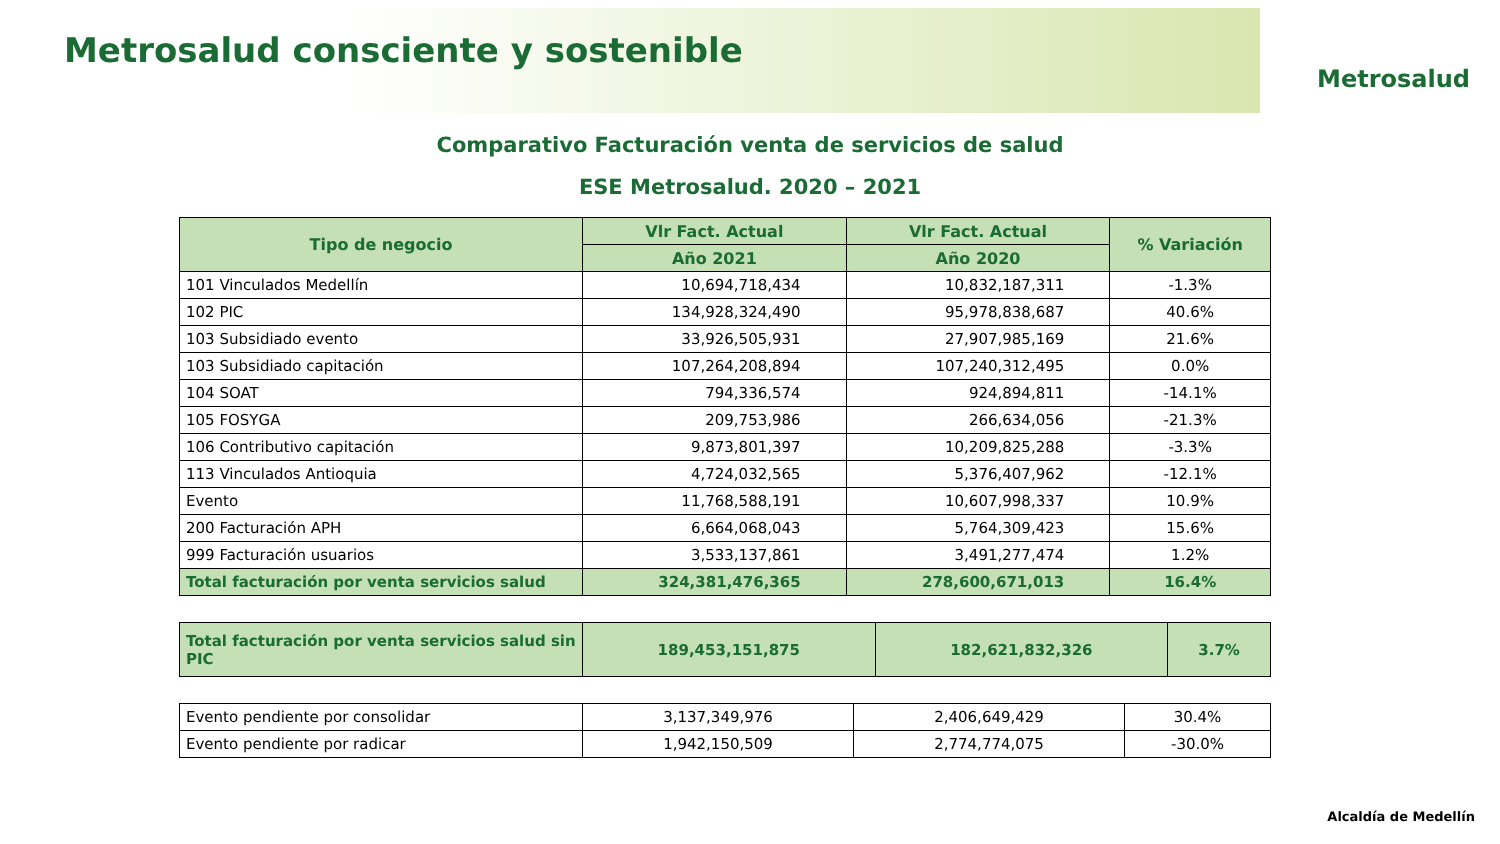Metrosalud consciente y sostenible
Metrosalud
Comparativo Facturación venta de servicios de salud
ESE Metrosalud. 2020 – 2021
| Tipo de negocio | Vlr Fact. Actual | Vlr Fact. Actual | % Variación |
| --- | --- | --- | --- |
| | Año 2021 | Año 2020 | |
| 101 Vinculados Medellín | 10,694,718,434 | 10,832,187,311 | -1.3% |
| 102 PIC | 134,928,324,490 | 95,978,838,687 | 40.6% |
| 103 Subsidiado evento | 33,926,505,931 | 27,907,985,169 | 21.6% |
| 103 Subsidiado capitación | 107,264,208,894 | 107,240,312,495 | 0.0% |
| 104 SOAT | 794,336,574 | 924,894,811 | -14.1% |
| 105 FOSYGA | 209,753,986 | 266,634,056 | -21.3% |
| 106 Contributivo capitación | 9,873,801,397 | 10,209,825,288 | -3.3% |
| 113 Vinculados Antioquia | 4,724,032,565 | 5,376,407,962 | -12.1% |
| Evento | 11,768,588,191 | 10,607,998,337 | 10.9% |
| 200 Facturación APH | 6,664,068,043 | 5,764,309,423 | 15.6% |
| 999 Facturación usuarios | 3,533,137,861 | 3,491,277,474 | 1.2% |
| Total facturación por venta servicios salud | 324,381,476,365 | 278,600,671,013 | 16.4% |
| Total facturación por venta servicios salud sin PIC | 189,453,151,875 | 182,621,832,326 | 3.7% |
| Evento pendiente por consolidar | 3,137,349,976 | 2,406,649,429 | 30.4% |
| Evento pendiente por radicar | 1,942,150,509 | 2,774,774,075 | -30.0% |
Alcaldía de Medellín